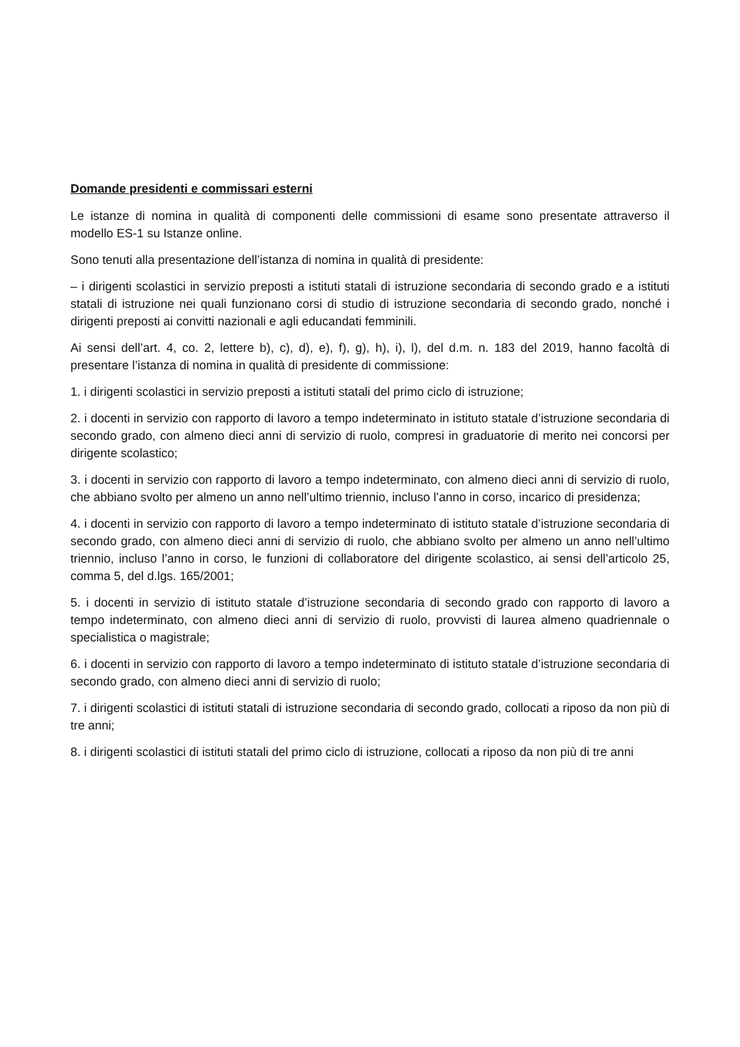Domande presidenti e commissari esterni
Le istanze di nomina in qualità di componenti delle commissioni di esame sono presentate attraverso il modello ES-1 su Istanze online.
Sono tenuti alla presentazione dell’istanza di nomina in qualità di presidente:
– i dirigenti scolastici in servizio preposti a istituti statali di istruzione secondaria di secondo grado e a istituti statali di istruzione nei quali funzionano corsi di studio di istruzione secondaria di secondo grado, nonché i dirigenti preposti ai convitti nazionali e agli educandati femminili.
Ai sensi dell’art. 4, co. 2, lettere b), c), d), e), f), g), h), i), l), del d.m. n. 183 del 2019, hanno facoltà di presentare l’istanza di nomina in qualità di presidente di commissione:
1. i dirigenti scolastici in servizio preposti a istituti statali del primo ciclo di istruzione;
2. i docenti in servizio con rapporto di lavoro a tempo indeterminato in istituto statale d’istruzione secondaria di secondo grado, con almeno dieci anni di servizio di ruolo, compresi in graduatorie di merito nei concorsi per dirigente scolastico;
3. i docenti in servizio con rapporto di lavoro a tempo indeterminato, con almeno dieci anni di servizio di ruolo, che abbiano svolto per almeno un anno nell’ultimo triennio, incluso l’anno in corso, incarico di presidenza;
4. i docenti in servizio con rapporto di lavoro a tempo indeterminato di istituto statale d’istruzione secondaria di secondo grado, con almeno dieci anni di servizio di ruolo, che abbiano svolto per almeno un anno nell’ultimo triennio, incluso l’anno in corso, le funzioni di collaboratore del dirigente scolastico, ai sensi dell’articolo 25, comma 5, del d.lgs. 165/2001;
5. i docenti in servizio di istituto statale d’istruzione secondaria di secondo grado con rapporto di lavoro a tempo indeterminato, con almeno dieci anni di servizio di ruolo, provvisti di laurea almeno quadriennale o specialistica o magistrale;
6. i docenti in servizio con rapporto di lavoro a tempo indeterminato di istituto statale d’istruzione secondaria di secondo grado, con almeno dieci anni di servizio di ruolo;
7. i dirigenti scolastici di istituti statali di istruzione secondaria di secondo grado, collocati a riposo da non più di tre anni;
8. i dirigenti scolastici di istituti statali del primo ciclo di istruzione, collocati a riposo da non più di tre anni